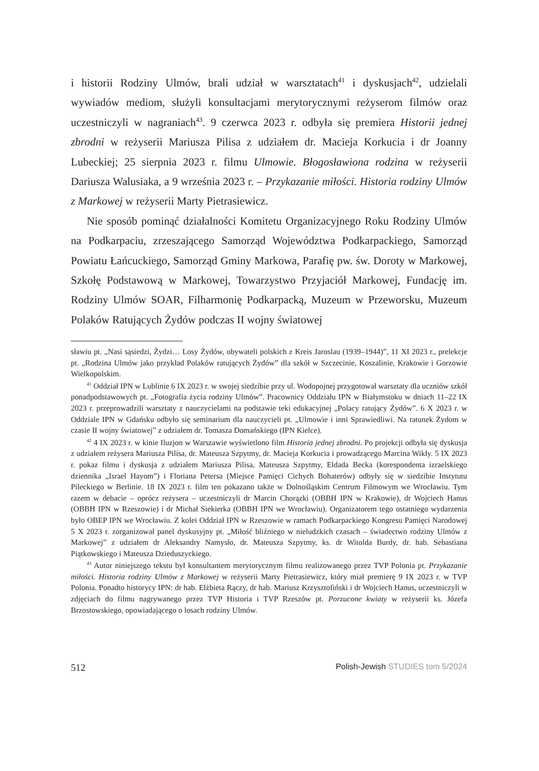i historii Rodziny Ulmów, brali udział w warsztatach<sup>41</sup> i dyskusjach<sup>42</sup>, udzielali wywiadów mediom, służyli konsultacjami merytorycznymi reżyserom filmów oraz uczestniczyli w nagraniach<sup>43</sup>. 9 czerwca 2023 r. odbyła się premiera Historii jednej zbrodni w reżyserii Mariusza Pilisa z udziałem dr. Macieja Korkucia i dr Joanny Lubeckiej; 25 sierpnia 2023 r. filmu Ulmowie. Błogosławiona rodzina w reżyserii Dariusza Walusiaka, a 9 września 2023 r. – Przykazanie miłości. Historia rodziny Ulmów z Markowej w reżyserii Marty Pietrasiewicz.
Nie sposób pominąć działalności Komitetu Organizacyjnego Roku Rodziny Ulmów na Podkarpaciu, zrzeszającego Samorząd Województwa Podkarpackiego, Samorząd Powiatu Łańcuckiego, Samorząd Gminy Markowa, Parafię pw. św. Doroty w Markowej, Szkołę Podstawową w Markowej, Towarzystwo Przyjaciół Markowej, Fundację im. Rodziny Ulmów SOAR, Filharmonię Podkarpacką, Muzeum w Przeworsku, Muzeum Polaków Ratujących Żydów podczas II wojny światowej
sławiu pt. „Nasi sąsiedzi, Żydzi… Losy Żydów, obywateli polskich z Kreis Jaroslau (1939–1944)”, 11 XI 2023 r., prelekcje pt. „Rodzina Ulmów jako przykład Polaków ratujących Żydów” dla szkół w Szczecinie, Koszalinie, Krakowie i Gorzowie Wielkopolskim.
<sup>41</sup> Oddział IPN w Lublinie 6 IX 2023 r. w swojej siedzibie przy ul. Wodopojnej przygotował warsztaty dla uczniów szkół ponadpodstawowych pt. „Fotografia życia rodziny Ulmów”. Pracownicy Oddziału IPN w Białymstoku w dniach 11–22 IX 2023 r. przeprowadzili warsztaty z nauczycielami na podstawie teki edukacyjnej „Polacy ratujący Żydów”. 6 X 2023 r. w Oddziale IPN w Gdańsku odbyło się seminarium dla nauczycieli pt. „Ulmowie i inni Sprawiedliwi. Na ratunek Żydom w czasie II wojny światowej” z udziałem dr. Tomasza Domańskiego (IPN Kielce).
<sup>42</sup> 4 IX 2023 r. w kinie Iluzjon w Warszawie wyświetlono film Historia jednej zbrodni. Po projekcji odbyła się dyskusja z udziałem reżysera Mariusza Pilisa, dr. Mateusza Szpytmy, dr. Macieja Korkucia i prowadzącego Marcina Wikły. 5 IX 2023 r. pokaz filmu i dyskusja z udziałem Mariusza Pilisa, Mateusza Szpytmy, Eldada Becka (korespondenta izraelskiego dziennika „Israel Hayom”) i Floriana Petersa (Miejsce Pamięci Cichych Bohaterów) odbyły się w siedzibie Instytutu Pileckiego w Berlinie. 18 IX 2023 r. film ten pokazano także w Dolnośląskim Centrum Filmowym we Wrocławiu. Tym razem w debacie – oprócz reżysera – uczestniczyli dr Marcin Chorązki (OBBH IPN w Krakowie), dr Wojciech Hanus (OBBH IPN w Rzeszowie) i dr Michał Siekierka (OBBH IPN we Wrocławiu). Organizatorem tego ostatniego wydarzenia było OBEP IPN we Wrocławiu. Z kolei Oddział IPN w Rzeszowie w ramach Podkarpackiego Kongresu Pamięci Narodowej 5 X 2023 r. zorganizował panel dyskusyjny pt. „Miłość bliźniego w nieludzkich czasach – świadectwo rodziny Ulmów z Markowej” z udziałem dr Aleksandry Namysło, dr. Mateusza Szpytmy, ks. dr Witolda Burdy, dr. hab. Sebastiana Piątkowskiego i Mateusza Dzieduszyckiego.
<sup>43</sup> Autor niniejszego tekstu był konsultantem merytorycznym filmu realizowanego przez TVP Polonia pt. Przykazanie miłości. Historia rodziny Ulmów z Markowej w reżyserii Marty Pietrasiewicz, który miał premierę 9 IX 2023 r. w TVP Polonia. Ponadto historycy IPN: dr hab. Elżbieta Rączy, dr hab. Mariusz Krzysztofiński i dr Wojciech Hanus, uczestniczyli w zdjęciach do filmu nagrywanego przez TVP Historia i TVP Rzeszów pt. Porzucone kwiaty w reżyserii ks. Józefa Brzostowskiego, opowiadającego o losach rodziny Ulmów.
512 Polish-Jewish STUDIES tom 5/2024